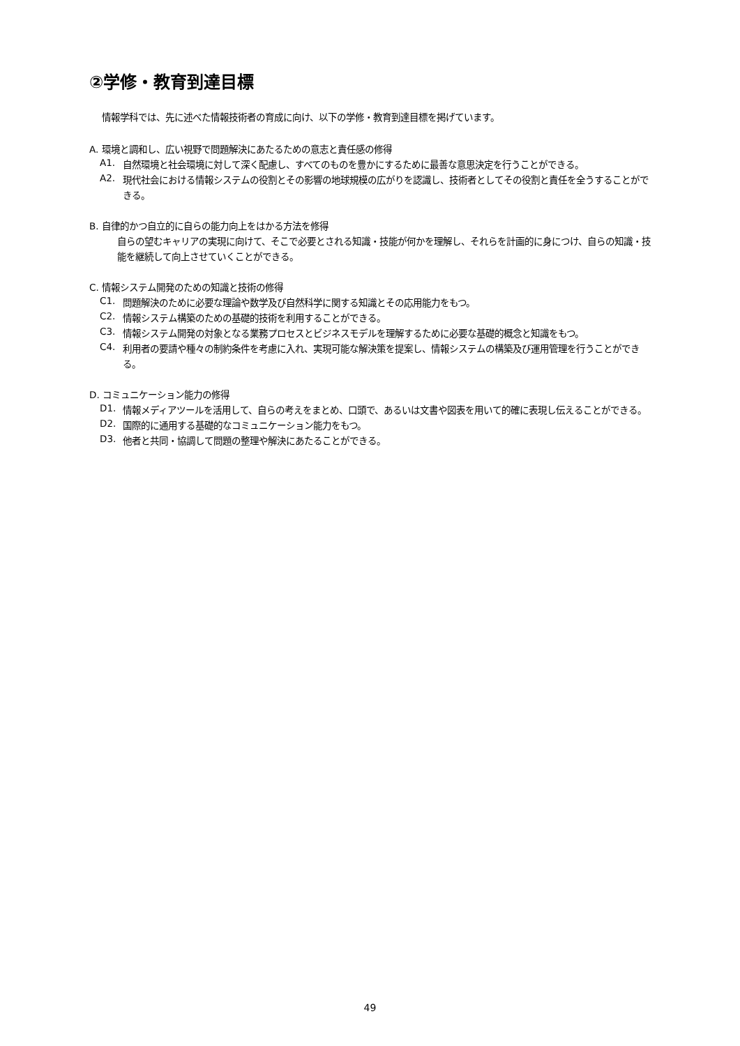②学修・教育到達目標
情報学科では、先に述べた情報技術者の育成に向け、以下の学修・教育到達目標を掲げています。
A. 環境と調和し、広い視野で問題解決にあたるための意志と責任感の修得
A1.
自然環境と社会環境に対して深く配慮し、すべてのものを豊かにするために最善な意思決定を行うことができる。
A2.
現代社会における情報システムの役割とその影響の地球規模の広がりを認識し、技術者としてその役割と責任を全うすることができる。
B. 自律的かつ自立的に自らの能力向上をはかる方法を修得
自らの望むキャリアの実現に向けて、そこで必要とされる知識・技能が何かを理解し、それらを計画的に身につけ、自らの知識・技能を継続して向上させていくことができる。
C. 情報システム開発のための知識と技術の修得
C1.
問題解決のために必要な理論や数学及び自然科学に関する知識とその応用能力をもつ。
C2.
情報システム構築のための基礎的技術を利用することができる。
C3.
情報システム開発の対象となる業務プロセスとビジネスモデルを理解するために必要な基礎的概念と知識をもつ。
C4.
利用者の要請や種々の制約条件を考慮に入れ、実現可能な解決策を提案し、情報システムの構築及び運用管理を行うことができる。
D. コミュニケーション能力の修得
D1.
情報メディアツールを活用して、自らの考えをまとめ、口頭で、あるいは文書や図表を用いて的確に表現し伝えることができる。
D2.
国際的に通用する基礎的なコミュニケーション能力をもつ。
D3.
他者と共同・協調して問題の整理や解決にあたることができる。
49